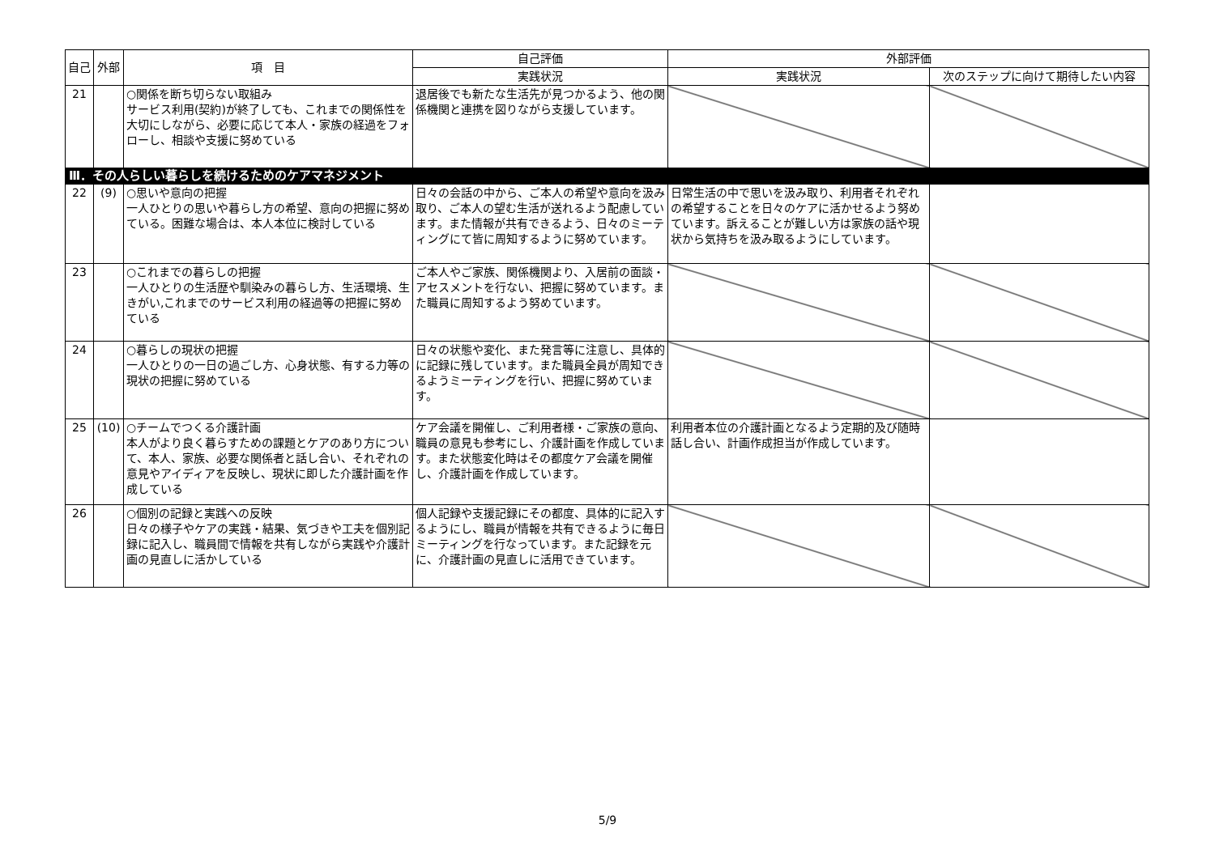| 自己 | 外部 | 項 目 | 自己評価 | 外部評価 | |
| --- | --- | --- | --- | --- | --- |
| | | | 実践状況 | 実践状況 | 次のステップに向けて期待したい内容 |
| 21 | | ○関係を断ち切らない取組み サービス利用(契約)が終了しても、これまでの関係性を大切にしながら、必要に応じて本人・家族の経過をフォローし、相談や支援に努めている | 退居後でも新たな生活先が見つかるよう、他の関係機関と連携を図りながら支援しています。 | | |
| Ⅲ．その人らしい暮らしを続けるためのケアマネジメント | | | | | |
| 22 | (9) | ○思いや意向の把握 一人ひとりの思いや暮らし方の希望、意向の把握に努めている。困難な場合は、本人本位に検討している | 日々の会話の中から、ご本人の希望や意向を汲み取り、ご本人の望む生活が送れるよう配慮しています。また情報が共有できるよう、日々のミーティングにて皆に周知するように努めています。 | 日常生活の中で思いを汲み取り、利用者それぞれの希望することを日々のケアに活かせるよう努めています。訴えることが難しい方は家族の話や現状から気持ちを汲み取るようにしています。 | |
| 23 | | ○これまでの暮らしの把握 一人ひとりの生活歴や馴染みの暮らし方、生活環境、生きがい,これまでのサービス利用の経過等の把握に努めている | ご本人やご家族、関係機関より、入居前の面談・アセスメントを行ない、把握に努めています。また職員に周知するよう努めています。 | | |
| 24 | | ○暮らしの現状の把握 一人ひとりの一日の過ごし方、心身状態、有する力等の現状の把握に努めている | 日々の状態や変化、また発言等に注意し、具体的に記録に残しています。また職員全員が周知できるようミーティングを行い、把握に努めています。 | | |
| 25 | (10) | ○チームでつくる介護計画 本人がより良く暮らすための課題とケアのあり方について、本人、家族、必要な関係者と話し合い、それぞれの意見やアイディアを反映し、現状に即した介護計画を作成している | ケア会議を開催し、ご利用者様・ご家族の意向、職員の意見も参考にし、介護計画を作成しています。また状態変化時はその都度ケア会議を開催し、介護計画を作成しています。 | 利用者本位の介護計画となるよう定期的及び随時話し合い、計画作成担当が作成しています。 | |
| 26 | | ○個別の記録と実践への反映 日々の様子やケアの実践・結果、気づきや工夫を個別記録に記入し、職員間で情報を共有しながら実践や介護計画の見直しに活かしている | 個人記録や支援記録にその都度、具体的に記入するようにし、職員が情報を共有できるように毎日ミーティングを行なっています。また記録を元に、介護計画の見直しに活用できています。 | | |
5/9